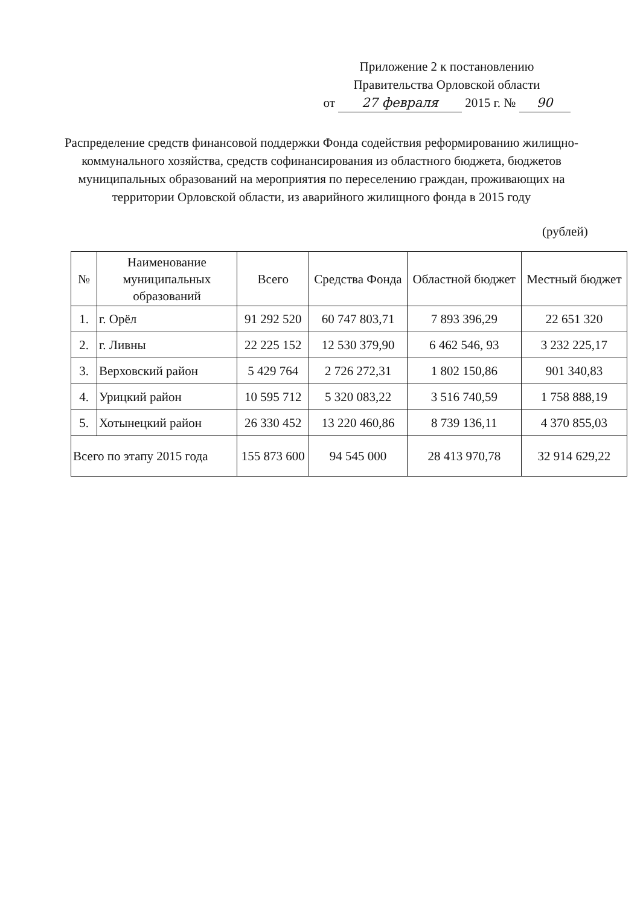Приложение 2 к постановлению
Правительства Орловской области
от 27 февраля 2015 г. № 90
Распределение средств финансовой поддержки Фонда содействия реформированию жилищно-коммунального хозяйства, средств софинансирования из областного бюджета, бюджетов муниципальных образований на мероприятия по переселению граждан, проживающих на территории Орловской области, из аварийного жилищного фонда в 2015 году
(рублей)
| № | Наименование муниципальных образований | Всего | Средства Фонда | Областной бюджет | Местный бюджет |
| --- | --- | --- | --- | --- | --- |
| 1. | г. Орёл | 91 292 520 | 60 747 803,71 | 7 893 396,29 | 22 651 320 |
| 2. | г. Ливны | 22 225 152 | 12 530 379,90 | 6 462 546, 93 | 3 232 225,17 |
| 3. | Верховский район | 5 429 764 | 2 726 272,31 | 1 802 150,86 | 901 340,83 |
| 4. | Урицкий район | 10 595 712 | 5 320 083,22 | 3 516 740,59 | 1 758 888,19 |
| 5. | Хотынецкий район | 26 330 452 | 13 220 460,86 | 8 739 136,11 | 4 370 855,03 |
| Всего по этапу 2015 года | | 155 873 600 | 94 545 000 | 28 413 970,78 | 32 914 629,22 |